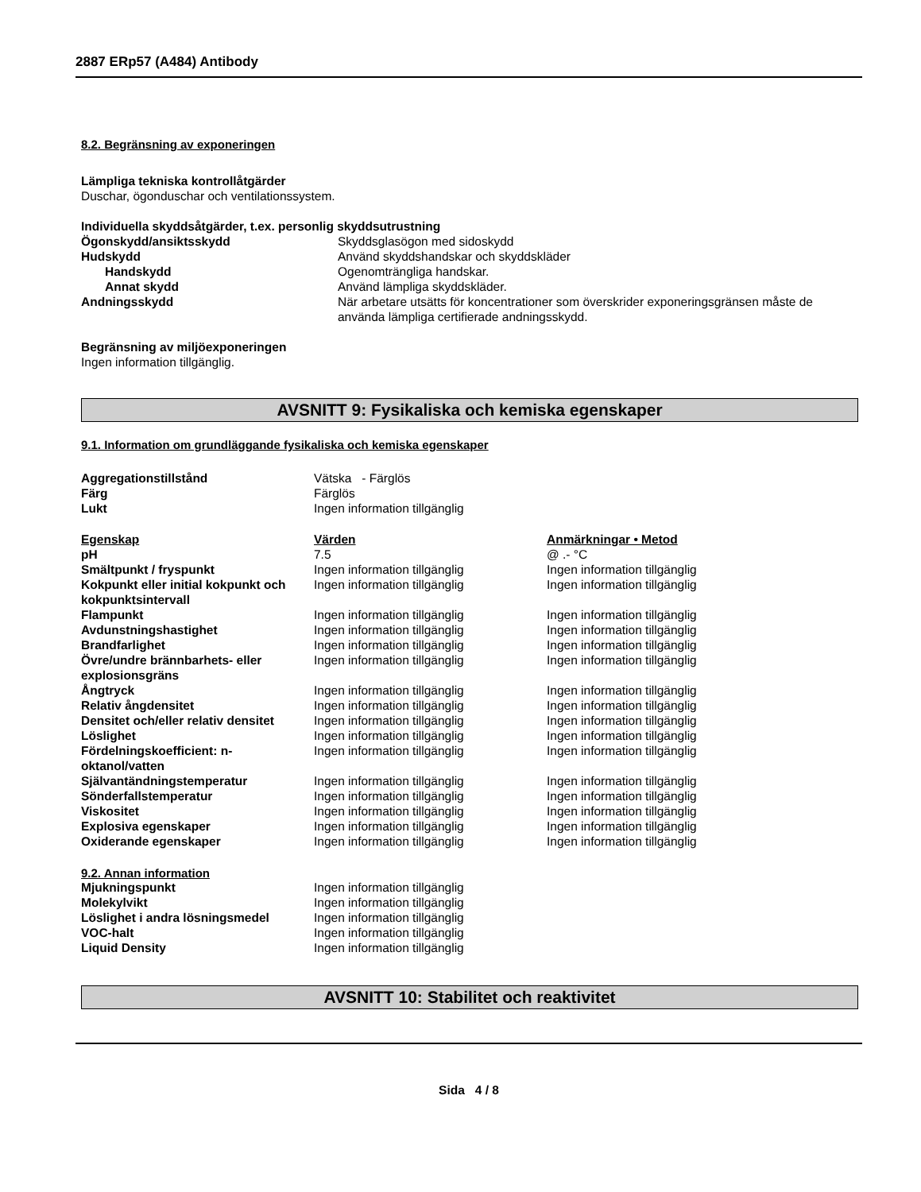2887 ERp57 (A484) Antibody
8.2. Begränsning av exponeringen
Lämpliga tekniska kontrollåtgärder
Duschar, ögonduschar och ventilationssystem.
Individuella skyddsåtgärder, t.ex. personlig skyddsutrustning
| Ögonskydd/ansiktsskydd | Skyddsglasögon med sidoskydd |
| Hudskydd | Använd skyddshandskar och skyddskläder |
| Handskydd | Ogenomträngliga handskar. |
| Annat skydd | Använd lämpliga skyddskläder. |
| Andningsskydd | När arbetare utsätts för koncentrationer som överskrider exponeringsgränsen måste de använda lämpliga certifierade andningsskydd. |
Begränsning av miljöexponeringen
Ingen information tillgänglig.
AVSNITT 9: Fysikaliska och kemiska egenskaper
9.1. Information om grundläggande fysikaliska och kemiska egenskaper
| Aggregationstillstånd | Vätska - Färglös |
| Färg | Färglös |
| Lukt | Ingen information tillgänglig |
| Egenskap | Värden | Anmärkningar • Metod |
| --- | --- | --- |
| pH | 7.5 | @ .- °C |
| Smältpunkt / fryspunkt | Ingen information tillgänglig | Ingen information tillgänglig |
| Kokpunkt eller initial kokpunkt och kokpunktsintervall | Ingen information tillgänglig | Ingen information tillgänglig |
| Flampunkt | Ingen information tillgänglig | Ingen information tillgänglig |
| Avdunstningshastighet | Ingen information tillgänglig | Ingen information tillgänglig |
| Brandfarlighet | Ingen information tillgänglig | Ingen information tillgänglig |
| Övre/undre brännbarhets- eller explosionsgräns | Ingen information tillgänglig | Ingen information tillgänglig |
| Ångtryck | Ingen information tillgänglig | Ingen information tillgänglig |
| Relativ ångdensitet | Ingen information tillgänglig | Ingen information tillgänglig |
| Densitet och/eller relativ densitet | Ingen information tillgänglig | Ingen information tillgänglig |
| Löslighet | Ingen information tillgänglig | Ingen information tillgänglig |
| Fördelningskoefficient: n-oktanol/vatten | Ingen information tillgänglig | Ingen information tillgänglig |
| Självantändningstemperatur | Ingen information tillgänglig | Ingen information tillgänglig |
| Sönderfallstemperatur | Ingen information tillgänglig | Ingen information tillgänglig |
| Viskositet | Ingen information tillgänglig | Ingen information tillgänglig |
| Explosiva egenskaper | Ingen information tillgänglig | Ingen information tillgänglig |
| Oxiderande egenskaper | Ingen information tillgänglig | Ingen information tillgänglig |
9.2. Annan information
| Mjukningspunkt | Ingen information tillgänglig |
| Molekylvikt | Ingen information tillgänglig |
| Löslighet i andra lösningsmedel | Ingen information tillgänglig |
| VOC-halt | Ingen information tillgänglig |
| Liquid Density | Ingen information tillgänglig |
AVSNITT 10: Stabilitet och reaktivitet
Sida 4 / 8